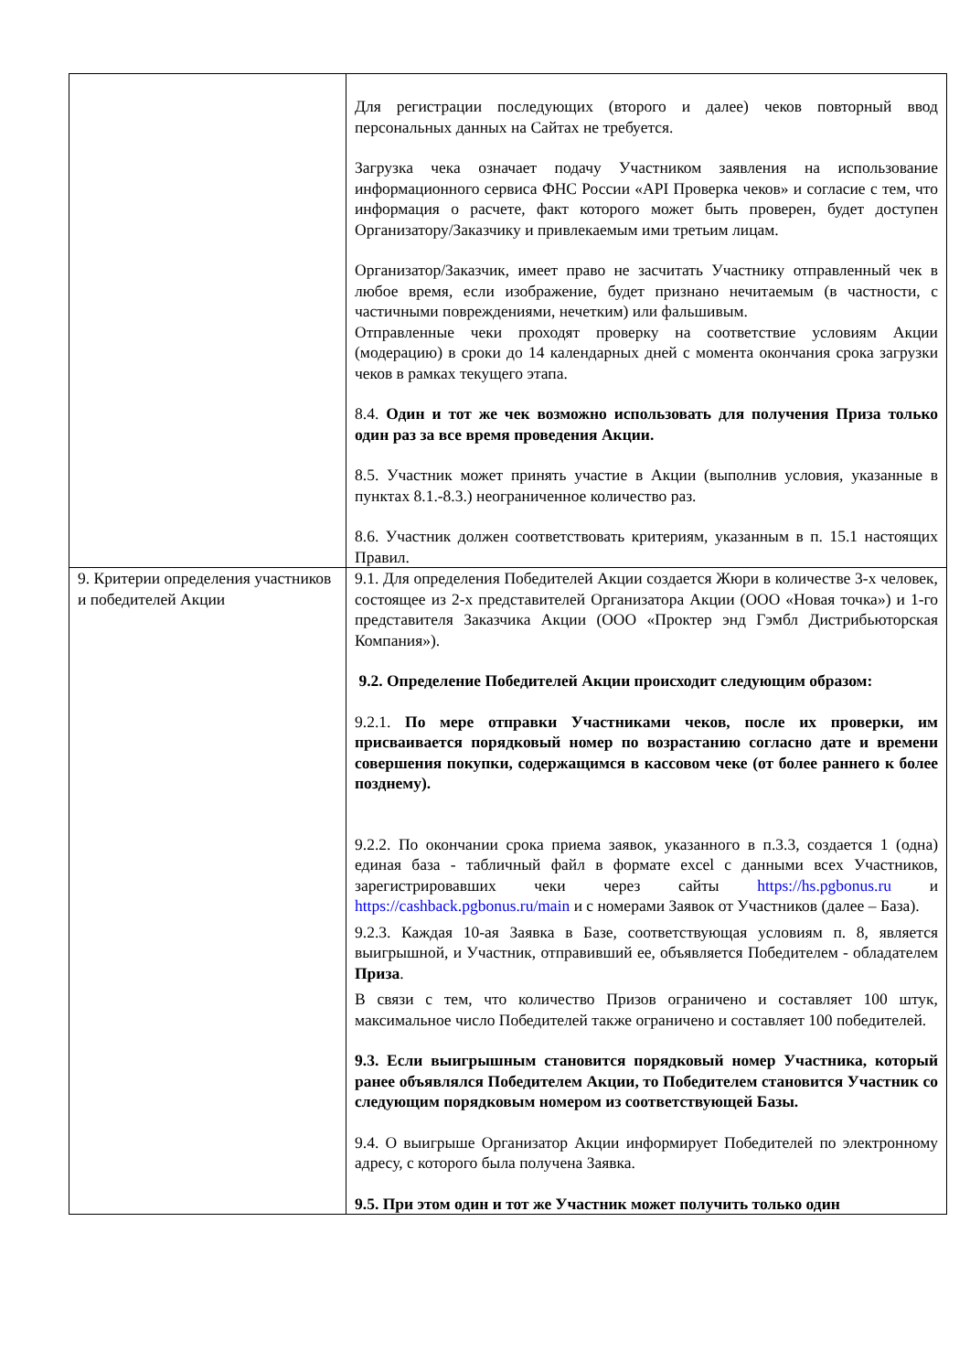| | Для регистрации последующих (второго и далее) чеков повторный ввод персональных данных на Сайтах не требуется. Загрузка чека означает подачу Участником заявления на использование информационного сервиса ФНС России «API Проверка чеков» и согласие с тем, что информация о расчете, факт которого может быть проверен, будет доступен Организатору/Заказчику и привлекаемым ими третьим лицам. Организатор/Заказчик, имеет право не засчитать Участнику отправленный чек в любое время, если изображение, будет признано нечитаемым (в частности, с частичными повреждениями, нечетким) или фальшивым. Отправленные чеки проходят проверку на соответствие условиям Акции (модерацию) в сроки до 14 календарных дней с момента окончания срока загрузки чеков в рамках текущего этапа. 8.4. Один и тот же чек возможно использовать для получения Приза только один раз за все время проведения Акции. 8.5. Участник может принять участие в Акции (выполнив условия, указанные в пунктах 8.1.-8.3.) неограниченное количество раз. 8.6. Участник должен соответствовать критериям, указанным в п. 15.1 настоящих Правил. |
| 9. Критерии определения участников и победителей Акции | 9.1. Для определения Победителей Акции создается Жюри в количестве 3-х человек, состоящее из 2-х представителей Организатора Акции (ООО «Новая точка») и 1-го представителя Заказчика Акции (ООО «Проктер энд Гэмбл Дистрибьюторская Компания»). 9.2. Определение Победителей Акции происходит следующим образом: 9.2.1. По мере отправки Участниками чеков, после их проверки, им присваивается порядковый номер по возрастанию согласно дате и времени совершения покупки, содержащимся в кассовом чеке (от более раннего к более позднему). 9.2.2. По окончании срока приема заявок, указанного в п.3.3, создается 1 (одна) единая база - табличный файл в формате excel с данными всех Участников, зарегистрировавших чеки через сайты https://hs.pgbonus.ru и https://cashback.pgbonus.ru/main и с номерами Заявок от Участников (далее – База). 9.2.3. Каждая 10-ая Заявка в Базе, соответствующая условиям п. 8, является выигрышной, и Участник, отправивший ее, объявляется Победителем - обладателем Приза . В связи с тем, что количество Призов ограничено и составляет 100 штук, максимальное число Победителей также ограничено и составляет 100 победителей. 9.3. Если выигрышным становится порядковый номер Участника, который ранее объявлялся Победителем Акции, то Победителем становится Участник со следующим порядковым номером из соответствующей Базы. 9.4. О выигрыше Организатор Акции информирует Победителей по электронному адресу, с которого была получена Заявка. 9.5. При этом один и тот же Участник может получить только один |